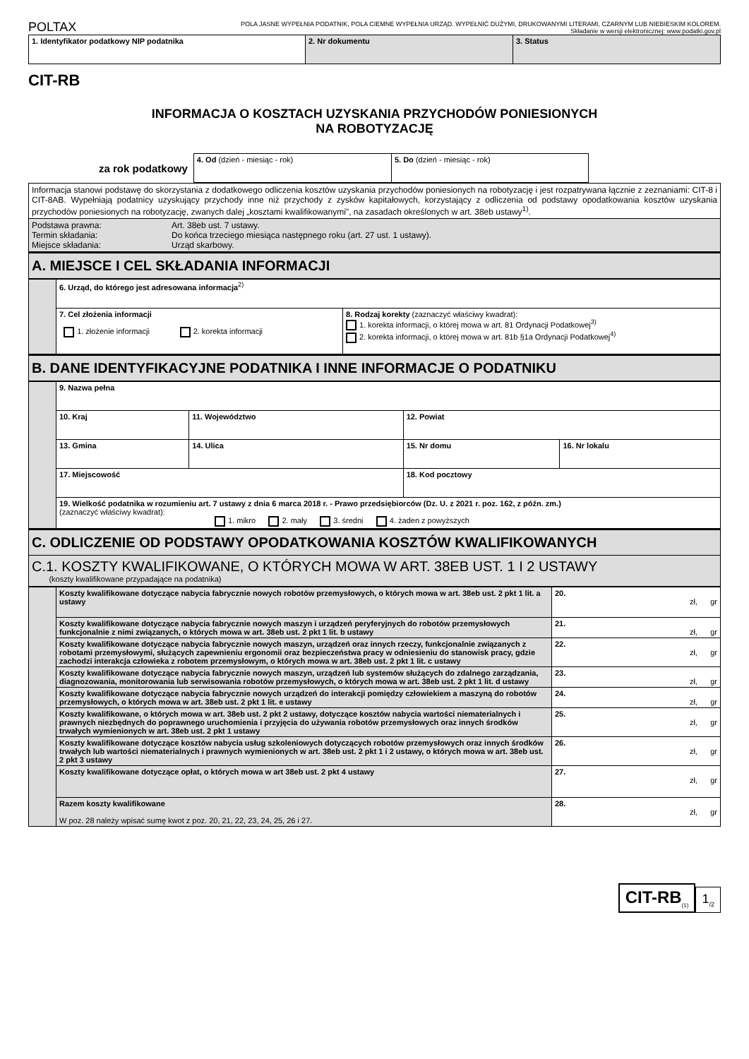POLTAX
POLA JASNE WYPEŁNIA PODATNIK, POLA CIEMNE WYPEŁNIA URZĄD. WYPEŁNIĆ DUŻYMI, DRUKOWANYMI LITERAMI, CZARNYM LUB NIEBIESKIM KOLOREM.
Składanie w wersji elektronicznej: www.podatki.gov.pl
| 1. Identyfikator podatkowy NIP podatnika | 2. Nr dokumentu | 3. Status |
CIT-RB
INFORMACJA O KOSZTACH UZYSKANIA PRZYCHODÓW PONIESIONYCH
NA ROBOTYZACJĘ
za rok podatkowy
| 4. Od (dzień - miesiąc - rok) | 5. Do (dzień - miesiąc - rok) |
| Informacja stanowi podstawę do skorzystania z dodatkowego odliczenia kosztów uzyskania przychodów poniesionych na robotyzację i jest rozpatrywana łącznie z zeznaniami: CIT-8 i CIT-8AB. Wypełniają podatnicy uzyskujący przychody inne niż przychody z zysków kapitałowych, korzystający z odliczenia od podstawy opodatkowania kosztów uzyskania przychodów poniesionych na robotyzację, zwanych dalej „kosztami kwalifikowanymi", na zasadach określonych w art. 38eb ustawy<sup>1)</sup>. | |
| Podstawa prawna: Termin składania: Miejsce składania: | Art. 38eb ust. 7 ustawy. Do końca trzeciego miesiąca następnego roku (art. 27 ust. 1 ustawy). Urząd skarbowy. |
A. MIEJSCE I CEL SKŁADANIA INFORMACJI
| | 6. Urząd, do którego jest adresowana informacja<sup>2)</sup> | |
| | 7. Cel złożenia informacji 1. złożenie informacji 2. korekta informacji | 8. Rodzaj korekty (zaznaczyć właściwy kwadrat): 1. korekta informacji, o której mowa w art. 81 Ordynacji Podatkowej<sup>3)</sup> 2. korekta informacji, o której mowa w art. 81b §1a Ordynacji Podatkowej<sup>4)</sup> |
B. DANE IDENTYFIKACYJNE PODATNIKA I INNE INFORMACJE O PODATNIKU
| | 9. Nazwa pełna | | | | |
| | 10. Kraj | | 11. Województwo | 12. Powiat | |
| | 13. Gmina | 14. Ulica | | 15. Nr domu | 16. Nr lokalu |
| | 17. Miejscowość | | | 18. Kod pocztowy | |
| | 19. Wielkość podatnika w rozumieniu art. 7 ustawy z dnia 6 marca 2018 r. - Prawo przedsiębiorców (Dz. U. z 2021 r. poz. 162, z późn. zm.) (zaznaczyć właściwy kwadrat): 1. mikro 2. mały 3. średni 4. żaden z powyższych | | | | |
C. ODLICZENIE OD PODSTAWY OPODATKOWANIA KOSZTÓW KWALIFIKOWANYCH
C.1. KOSZTY KWALIFIKOWANE, O KTÓRYCH MOWA W ART. 38EB UST. 1 I 2 USTAWY
(koszty kwalifikowane przypadające na podatnika)
| | Koszty kwalifikowane dotyczące nabycia fabrycznie nowych robotów przemysłowych, o których mowa w art. 38eb ust. 2 pkt 1 lit. a ustawy | 20. zł, gr |
| | Koszty kwalifikowane dotyczące nabycia fabrycznie nowych maszyn i urządzeń peryferyjnych do robotów przemysłowych funkcjonalnie z nimi związanych, o których mowa w art. 38eb ust. 2 pkt 1 lit. b ustawy | 21. zł, gr |
| | Koszty kwalifikowane dotyczące nabycia fabrycznie nowych maszyn, urządzeń oraz innych rzeczy, funkcjonalnie związanych z robotami przemysłowymi, służących zapewnieniu ergonomii oraz bezpieczeństwa pracy w odniesieniu do stanowisk pracy, gdzie zachodzi interakcja człowieka z robotem przemysłowym, o których mowa w art. 38eb ust. 2 pkt 1 lit. c ustawy | 22. zł, gr |
| | Koszty kwalifikowane dotyczące nabycia fabrycznie nowych maszyn, urządzeń lub systemów służących do zdalnego zarządzania, diagnozowania, monitorowania lub serwisowania robotów przemysłowych, o których mowa w art. 38eb ust. 2 pkt 1 lit. d ustawy | 23. zł, gr |
| | Koszty kwalifikowane dotyczące nabycia fabrycznie nowych urządzeń do interakcji pomiędzy człowiekiem a maszyną do robotów przemysłowych, o których mowa w art. 38eb ust. 2 pkt 1 lit. e ustawy | 24. zł, gr |
| | Koszty kwalifikowane, o których mowa w art. 38eb ust. 2 pkt 2 ustawy, dotyczące kosztów nabycia wartości niematerialnych i prawnych niezbędnych do poprawnego uruchomienia i przyjęcia do używania robotów przemysłowych oraz innych środków trwałych wymienionych w art. 38eb ust. 2 pkt 1 ustawy | 25. zł, gr |
| | Koszty kwalifikowane dotyczące kosztów nabycia usług szkoleniowych dotyczących robotów przemysłowych oraz innych środków trwałych lub wartości niematerialnych i prawnych wymienionych w art. 38eb ust. 2 pkt 1 i 2 ustawy, o których mowa w art. 38eb ust. 2 pkt 3 ustawy | 26. zł, gr |
| | Koszty kwalifikowane dotyczące opłat, o których mowa w art 38eb ust. 2 pkt 4 ustawy | 27. zł, gr |
| | Razem koszty kwalifikowane W poz. 28 należy wpisać sumę kwot z poz. 20, 21, 22, 23, 24, 25, 26 i 27. | 28. zł, gr |
CIT-RB<sub>(1)</sub> 1<sub>/2</sub>